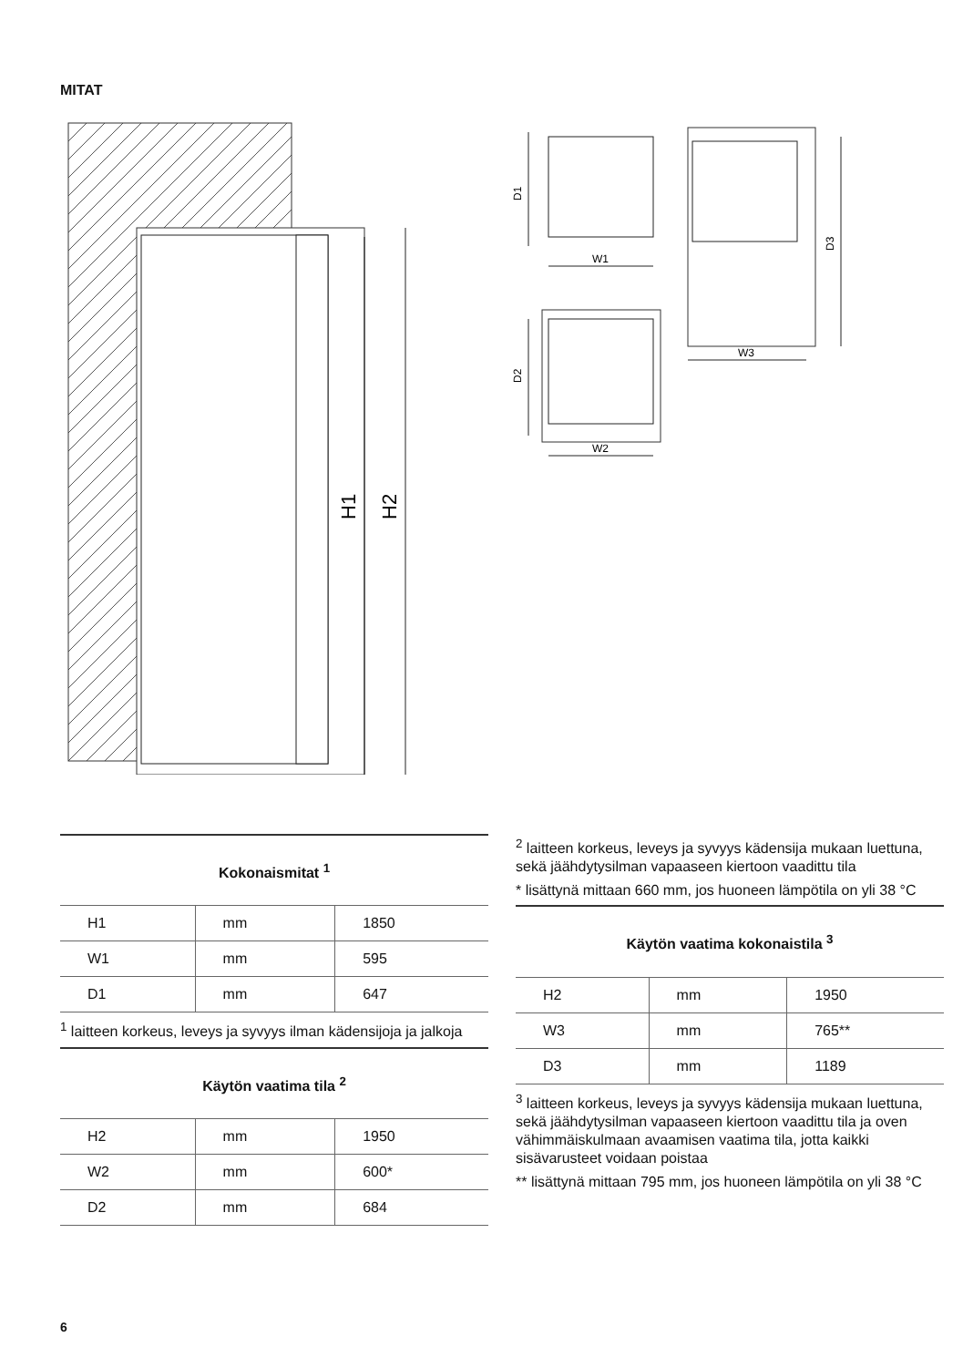MITAT
H1
H2
D1
W1
D2
W2
D3
W3
Kokonaismitat <sup>1</sup>
| H1 | mm | 1850 |
| W1 | mm | 595 |
| D1 | mm | 647 |
<sup>1</sup> laitteen korkeus, leveys ja syvyys ilman kädensijoja ja jalkoja
Käytön vaatima tila <sup>2</sup>
| H2 | mm | 1950 |
| W2 | mm | 600* |
| D2 | mm | 684 |
<sup>2</sup> laitteen korkeus, leveys ja syvyys kädensija mukaan luettuna, sekä jäähdytysilman vapaaseen kiertoon vaadittu tila
* lisättynä mittaan 660 mm, jos huoneen lämpötila on yli 38 °C
Käytön vaatima kokonaistila <sup>3</sup>
| H2 | mm | 1950 |
| W3 | mm | 765** |
| D3 | mm | 1189 |
<sup>3</sup> laitteen korkeus, leveys ja syvyys kädensija mukaan luettuna, sekä jäähdytysilman vapaaseen kiertoon vaadittu tila ja oven vähimmäiskulmaan avaamisen vaatima tila, jotta kaikki sisävarusteet voidaan poistaa
** lisättynä mittaan 795 mm, jos huoneen lämpötila on yli 38 °C
6